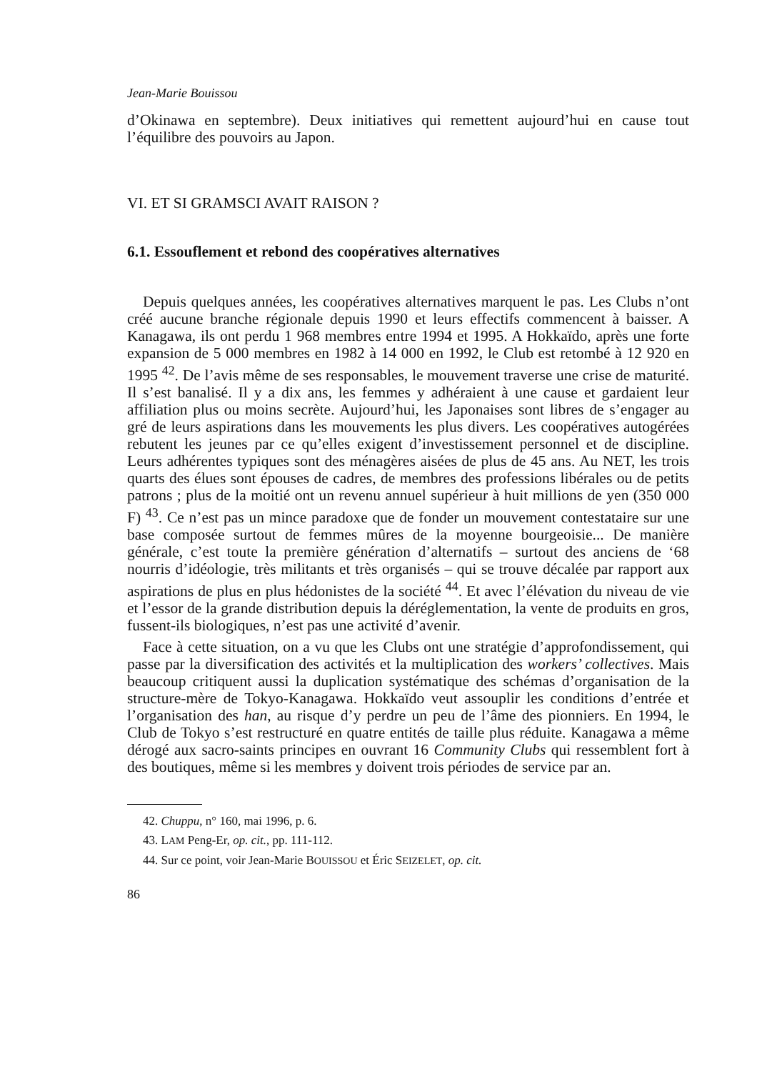Jean-Marie Bouissou
d’Okinawa en septembre). Deux initiatives qui remettent aujourd’hui en cause tout l’équilibre des pouvoirs au Japon.
VI. ET SI GRAMSCI AVAIT RAISON ?
6.1. Essouflement et rebond des coopératives alternatives
Depuis quelques années, les coopératives alternatives marquent le pas. Les Clubs n’ont créé aucune branche régionale depuis 1990 et leurs effectifs commencent à baisser. A Kanagawa, ils ont perdu 1 968 membres entre 1994 et 1995. A Hokkaïdo, après une forte expansion de 5 000 membres en 1982 à 14 000 en 1992, le Club est retombé à 12 920 en 1995 <sup>42</sup>. De l’avis même de ses responsables, le mouvement traverse une crise de maturité. Il s’est banalisé. Il y a dix ans, les femmes y adhéraient à une cause et gardaient leur affiliation plus ou moins secrète. Aujourd’hui, les Japonaises sont libres de s’engager au gré de leurs aspirations dans les mouvements les plus divers. Les coopératives autogérées rebutent les jeunes par ce qu’elles exigent d’investissement personnel et de discipline. Leurs adhérentes typiques sont des ménagères aisées de plus de 45 ans. Au NET, les trois quarts des élues sont épouses de cadres, de membres des professions libérales ou de petits patrons ; plus de la moitié ont un revenu annuel supérieur à huit millions de yen (350 000 F) <sup>43</sup>. Ce n’est pas un mince paradoxe que de fonder un mouvement contestataire sur une base composée surtout de femmes mûres de la moyenne bourgeoisie... De manière générale, c’est toute la première génération d’alternatifs – surtout des anciens de ‘68 nourris d’idéologie, très militants et très organisés – qui se trouve décalée par rapport aux aspirations de plus en plus hédonistes de la société <sup>44</sup>. Et avec l’élévation du niveau de vie et l’essor de la grande distribution depuis la déréglementation, la vente de produits en gros, fussent-ils biologiques, n’est pas une activité d’avenir.
Face à cette situation, on a vu que les Clubs ont une stratégie d’approfondissement, qui passe par la diversification des activités et la multiplication des workers’ collectives. Mais beaucoup critiquent aussi la duplication systématique des schémas d’organisation de la structure-mère de Tokyo-Kanagawa. Hokkaïdo veut assouplir les conditions d’entrée et l’organisation des han, au risque d’y perdre un peu de l’âme des pionniers. En 1994, le Club de Tokyo s’est restructuré en quatre entités de taille plus réduite. Kanagawa a même dérogé aux sacro-saints principes en ouvrant 16 Community Clubs qui ressemblent fort à des boutiques, même si les membres y doivent trois périodes de service par an.
42. Chuppu, n° 160, mai 1996, p. 6.
43. LAM Peng-Er, op. cit., pp. 111-112.
44. Sur ce point, voir Jean-Marie BOUISSOU et Éric SEIZELET, op. cit.
86